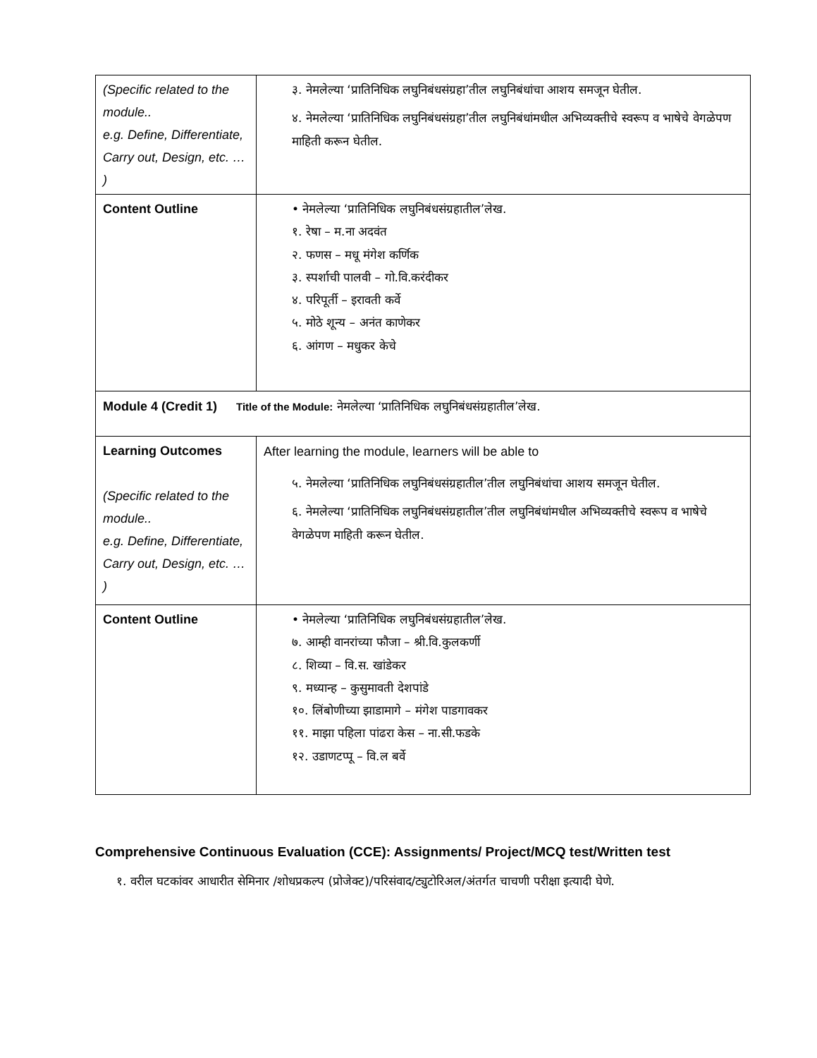| (Specific related to the module.. e.g. Define, Differentiate, Carry out, Design, etc. … ) | ३. नेमलेल्या ‘प्रातिनिधिक लघुनिबंधसंग्रहा’तील लघुनिबंधांचा आशय समजून घेतील. ४. नेमलेल्या ‘प्रातिनिधिक लघुनिबंधसंग्रहा’तील लघुनिबंधांमधील अभिव्यक्तीचे स्वरूप व भाषेचे वेगळेपण माहिती करून घेतील. |
| Content Outline | • नेमलेल्या ‘प्रातिनिधिक लघुनिबंधसंग्रहातील’लेख. १. रेषा – म.ना अदवंत २. फणस – मधू मंगेश कर्णिक ३. स्पर्शाची पालवी – गो.वि.करंदीकर ४. परिपूर्ती – इरावती कर्वे ५. मोठे शून्य – अनंत काणेकर ६. आंगण – मधुकर केचे |
| Module 4 (Credit 1) Title of the Module: नेमलेल्या ‘प्रातिनिधिक लघुनिबंधसंग्रहातील’लेख. | |
| Learning Outcomes (Specific related to the module.. e.g. Define, Differentiate, Carry out, Design, etc. … ) | After learning the module, learners will be able to ५. नेमलेल्या ‘प्रातिनिधिक लघुनिबंधसंग्रहातील’तील लघुनिबंधांचा आशय समजून घेतील. ६. नेमलेल्या ‘प्रातिनिधिक लघुनिबंधसंग्रहातील’तील लघुनिबंधांमधील अभिव्यक्तीचे स्वरूप व भाषेचे वेगळेपण माहिती करून घेतील. |
| Content Outline | • नेमलेल्या ‘प्रातिनिधिक लघुनिबंधसंग्रहातील’लेख. ७. आम्ही वानरांच्या फौजा – श्री.वि.कुलकर्णी ८. शिव्या – वि.स. खांडेकर ९. मध्यान्ह – कुसुमावती देशपांडे १०. लिंबोणीच्या झाडामागे – मंगेश पाडगावकर ११. माझा पहिला पांढरा केस – ना.सी.फडके १२. उडाणटप्पू – वि.ल बर्वे |
Comprehensive Continuous Evaluation (CCE): Assignments/ Project/MCQ test/Written test
१. वरील घटकांवर आधारीत सेमिनार /शोधप्रकल्प (प्रोजेक्ट)/परिसंवाद/ट्युटोरिअल/अंतर्गत चाचणी परीक्षा इत्यादी घेणे.